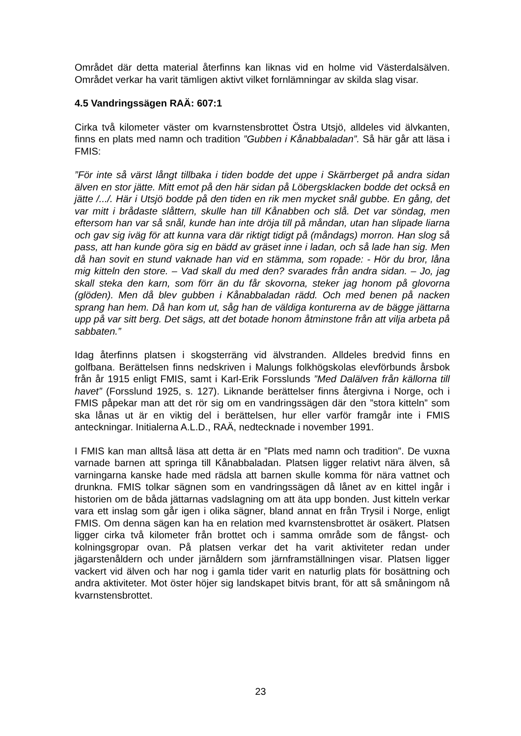Området där detta material återfinns kan liknas vid en holme vid Västerdalsälven. Området verkar ha varit tämligen aktivt vilket fornlämningar av skilda slag visar.
4.5 Vandringssägen RAÄ: 607:1
Cirka två kilometer väster om kvarnstensbrottet Östra Utsjö, alldeles vid älvkanten, finns en plats med namn och tradition ”Gubben i Kånabbaladan”. Så här går att läsa i FMIS:
”För inte så värst långt tillbaka i tiden bodde det uppe i Skärrberget på andra sidan älven en stor jätte. Mitt emot på den här sidan på Löbergsklacken bodde det också en jätte /.../. Här i Utsjö bodde på den tiden en rik men mycket snål gubbe. En gång, det var mitt i brådaste slåttern, skulle han till Kånabben och slå. Det var söndag, men eftersom han var så snål, kunde han inte dröja till på måndan, utan han slipade liarna och gav sig iväg för att kunna vara där riktigt tidigt på (måndags) morron. Han slog så pass, att han kunde göra sig en bädd av gräset inne i ladan, och så lade han sig. Men då han sovit en stund vaknade han vid en stämma, som ropade: - Hör du bror, låna mig kitteln den store. – Vad skall du med den? svarades från andra sidan. – Jo, jag skall steka den karn, som förr än du får skovorna, steker jag honom på glovorna (glöden). Men då blev gubben i Kånabbaladan rädd. Och med benen på nacken sprang han hem. Då han kom ut, såg han de väldiga konturerna av de bägge jättarna upp på var sitt berg. Det sägs, att det botade honom åtminstone från att vilja arbeta på sabbaten.”
Idag återfinns platsen i skogsterräng vid älvstranden. Alldeles bredvid finns en golfbana. Berättelsen finns nedskriven i Malungs folkhögskolas elevförbunds årsbok från år 1915 enligt FMIS, samt i Karl-Erik Forsslunds ”Med Dalälven från källorna till havet” (Forsslund 1925, s. 127). Liknande berättelser finns återgivna i Norge, och i FMIS påpekar man att det rör sig om en vandringssägen där den ”stora kitteln” som ska lånas ut är en viktig del i berättelsen, hur eller varför framgår inte i FMIS anteckningar. Initialerna A.L.D., RAÄ, nedtecknade i november 1991.
I FMIS kan man alltså läsa att detta är en ”Plats med namn och tradition”. De vuxna varnade barnen att springa till Kånabbaladan. Platsen ligger relativt nära älven, så varningarna kanske hade med rädsla att barnen skulle komma för nära vattnet och drunkna. FMIS tolkar sägnen som en vandringssägen då lånet av en kittel ingår i historien om de båda jättarnas vadslagning om att äta upp bonden. Just kitteln verkar vara ett inslag som går igen i olika sägner, bland annat en från Trysil i Norge, enligt FMIS. Om denna sägen kan ha en relation med kvarnstensbrottet är osäkert. Platsen ligger cirka två kilometer från brottet och i samma område som de fångst- och kolningsgropar ovan. På platsen verkar det ha varit aktiviteter redan under jägarstenåldern och under järnåldern som järnframställningen visar. Platsen ligger vackert vid älven och har nog i gamla tider varit en naturlig plats för bosättning och andra aktiviteter. Mot öster höjer sig landskapet bitvis brant, för att så småningom nå kvarnstensbrottet.
23